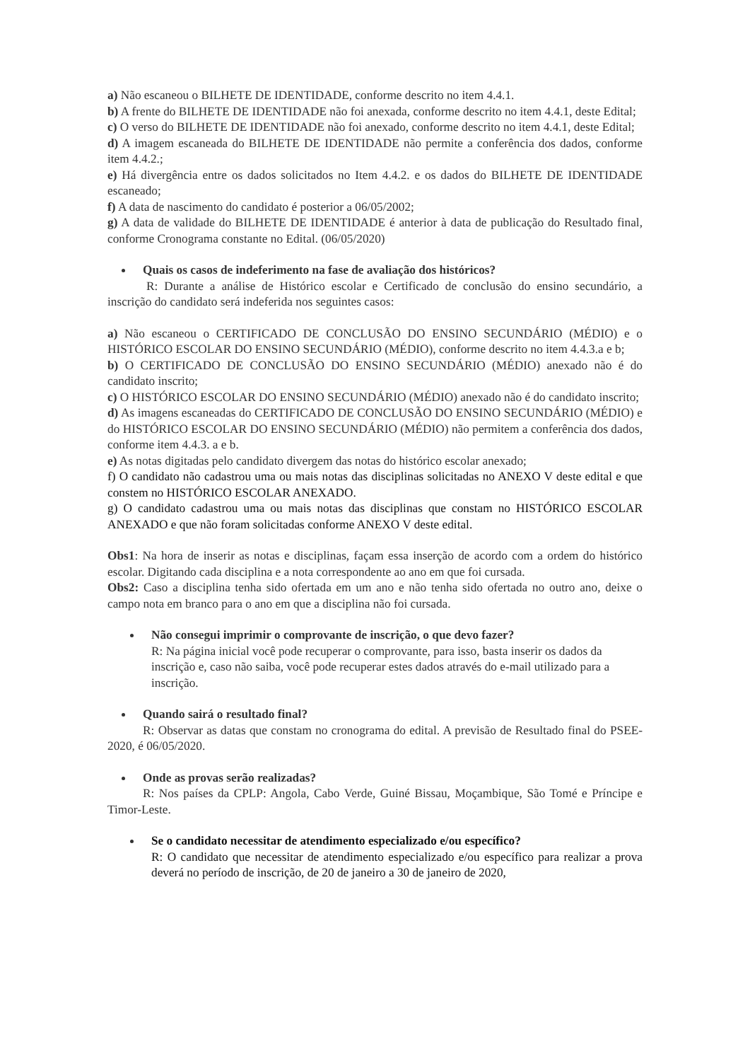a) Não escaneou o BILHETE DE IDENTIDADE, conforme descrito no item 4.4.1.
b) A frente do BILHETE DE IDENTIDADE não foi anexada, conforme descrito no item 4.4.1, deste Edital;
c) O verso do BILHETE DE IDENTIDADE não foi anexado, conforme descrito no item 4.4.1, deste Edital;
d) A imagem escaneada do BILHETE DE IDENTIDADE não permite a conferência dos dados, conforme item 4.4.2.;
e) Há divergência entre os dados solicitados no Item 4.4.2. e os dados do BILHETE DE IDENTIDADE escaneado;
f) A data de nascimento do candidato é posterior a 06/05/2002;
g) A data de validade do BILHETE DE IDENTIDADE é anterior à data de publicação do Resultado final, conforme Cronograma constante no Edital. (06/05/2020)
Quais os casos de indeferimento na fase de avaliação dos históricos?
R: Durante a análise de Histórico escolar e Certificado de conclusão do ensino secundário, a inscrição do candidato será indeferida nos seguintes casos:
a) Não escaneou o CERTIFICADO DE CONCLUSÃO DO ENSINO SECUNDÁRIO (MÉDIO) e o HISTÓRICO ESCOLAR DO ENSINO SECUNDÁRIO (MÉDIO), conforme descrito no item 4.4.3.a e b;
b) O CERTIFICADO DE CONCLUSÃO DO ENSINO SECUNDÁRIO (MÉDIO) anexado não é do candidato inscrito;
c) O HISTÓRICO ESCOLAR DO ENSINO SECUNDÁRIO (MÉDIO) anexado não é do candidato inscrito;
d) As imagens escaneadas do CERTIFICADO DE CONCLUSÃO DO ENSINO SECUNDÁRIO (MÉDIO) e do HISTÓRICO ESCOLAR DO ENSINO SECUNDÁRIO (MÉDIO) não permitem a conferência dos dados, conforme item 4.4.3. a e b.
e) As notas digitadas pelo candidato divergem das notas do histórico escolar anexado;
f) O candidato não cadastrou uma ou mais notas das disciplinas solicitadas no ANEXO V deste edital e que constem no HISTÓRICO ESCOLAR ANEXADO.
g) O candidato cadastrou uma ou mais notas das disciplinas que constam no HISTÓRICO ESCOLAR ANEXADO e que não foram solicitadas conforme ANEXO V deste edital.
Obs1: Na hora de inserir as notas e disciplinas, façam essa inserção de acordo com a ordem do histórico escolar. Digitando cada disciplina e a nota correspondente ao ano em que foi cursada.
Obs2: Caso a disciplina tenha sido ofertada em um ano e não tenha sido ofertada no outro ano, deixe o campo nota em branco para o ano em que a disciplina não foi cursada.
Não consegui imprimir o comprovante de inscrição, o que devo fazer?
R: Na página inicial você pode recuperar o comprovante, para isso, basta inserir os dados da inscrição e, caso não saiba, você pode recuperar estes dados através do e-mail utilizado para a inscrição.
Quando sairá o resultado final?
R: Observar as datas que constam no cronograma do edital. A previsão de Resultado final do PSEE-2020, é 06/05/2020.
Onde as provas serão realizadas?
R: Nos países da CPLP: Angola, Cabo Verde, Guiné Bissau, Moçambique, São Tomé e Príncipe e Timor-Leste.
Se o candidato necessitar de atendimento especializado e/ou específico?
R: O candidato que necessitar de atendimento especializado e/ou específico para realizar a prova deverá no período de inscrição, de 20 de janeiro a 30 de janeiro de 2020,